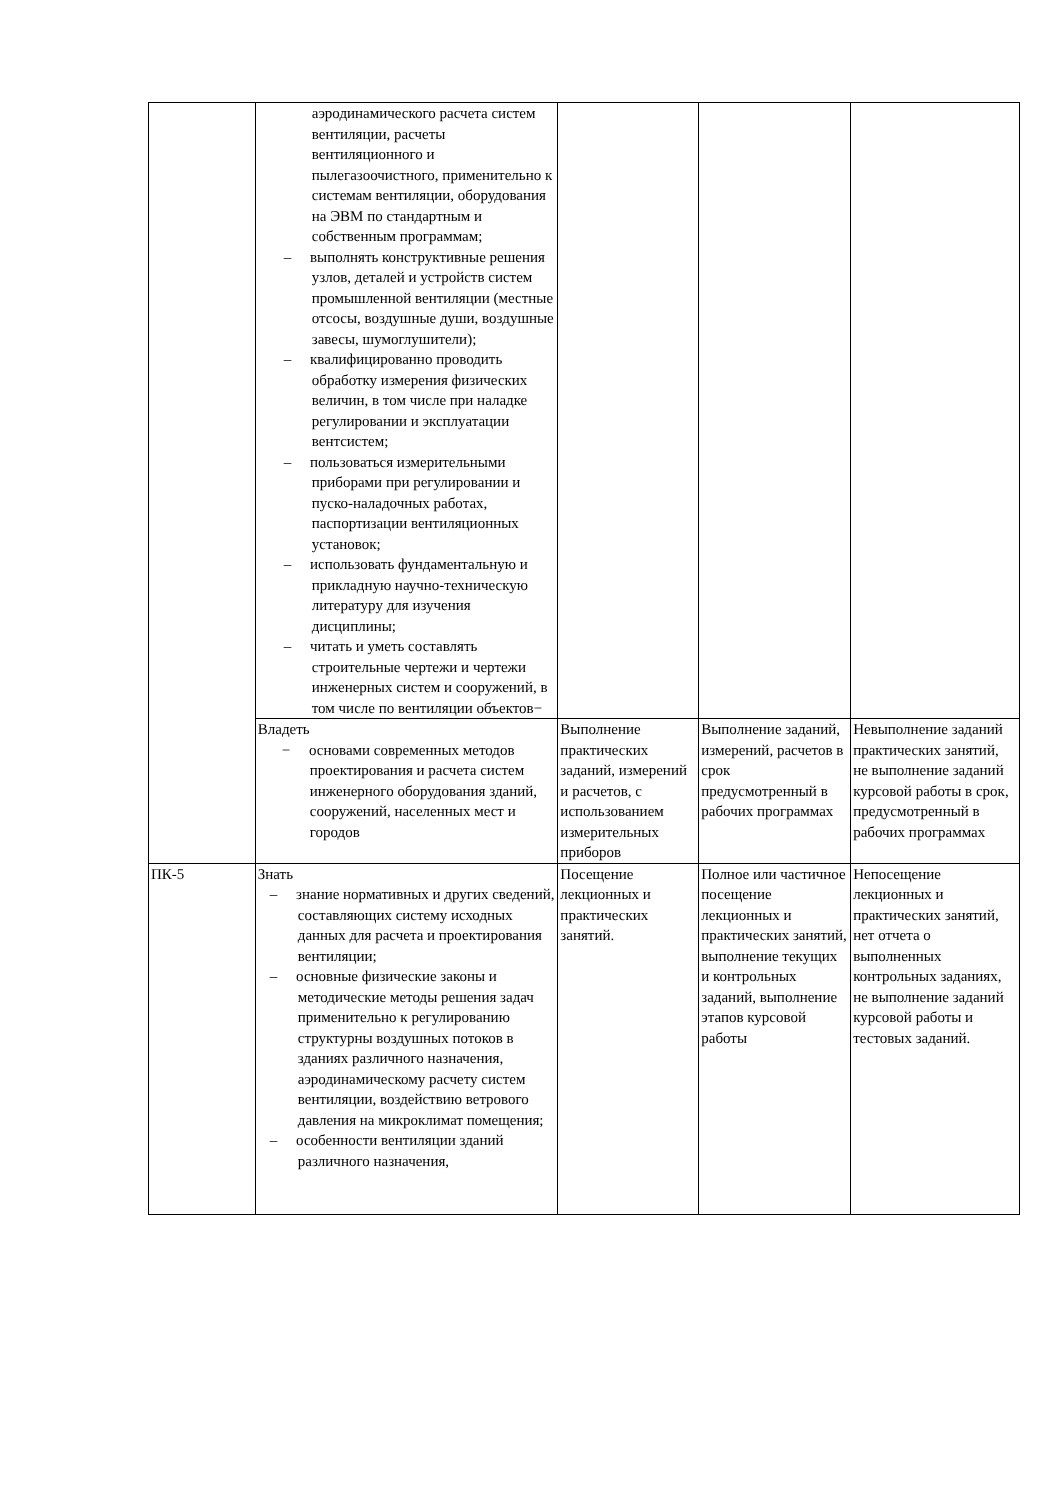| | аэродинамического расчета систем вентиляции, расчеты вентиляционного и пылегазоочистного, применительно к системам вентиляции, оборудования на ЭВМ по стандартным и собственным программам; – выполнять конструктивные решения узлов, деталей и устройств систем промышленной вентиляции (местные отсосы, воздушные души, воздушные завесы, шумоглушители); – квалифицированно проводить обработку измерения физических величин, в том числе при наладке регулировании и эксплуатации вентсистем; – пользоваться измерительными приборами при регулировании и пуско-наладочных работах, паспортизации вентиляционных установок; – использовать фундаментальную и прикладную научно-техническую литературу для изучения дисциплины; – читать и уметь составлять строительные чертежи и чертежи инженерных систем и сооружений, в том числе по вентиляции объектов− | | | |
| | Владеть − основами современных методов проектирования и расчета систем инженерного оборудования зданий, сооружений, населенных мест и городов | Выполнение практических заданий, измерений и расчетов, с использованием измерительных приборов | Выполнение заданий, измерений, расчетов в срок предусмотренный в рабочих программах | Невыполнение заданий практических занятий, не выполнение заданий курсовой работы в срок, предусмотренный в рабочих программах |
| ПК-5 | Знать – знание нормативных и других сведений, составляющих систему исходных данных для расчета и проектирования вентиляции; – основные физические законы и методические методы решения задач применительно к регулированию структурны воздушных потоков в зданиях различного назначения, аэродинамическому расчету систем вентиляции, воздействию ветрового давления на микроклимат помещения; – особенности вентиляции зданий различного назначения, | Посещение лекционных и практических занятий. | Полное или частичное посещение лекционных и практических занятий, выполнение текущих и контрольных заданий, выполнение этапов курсовой работы | Непосещение лекционных и практических занятий, нет отчета о выполненных контрольных заданиях, не выполнение заданий курсовой работы и тестовых заданий. |